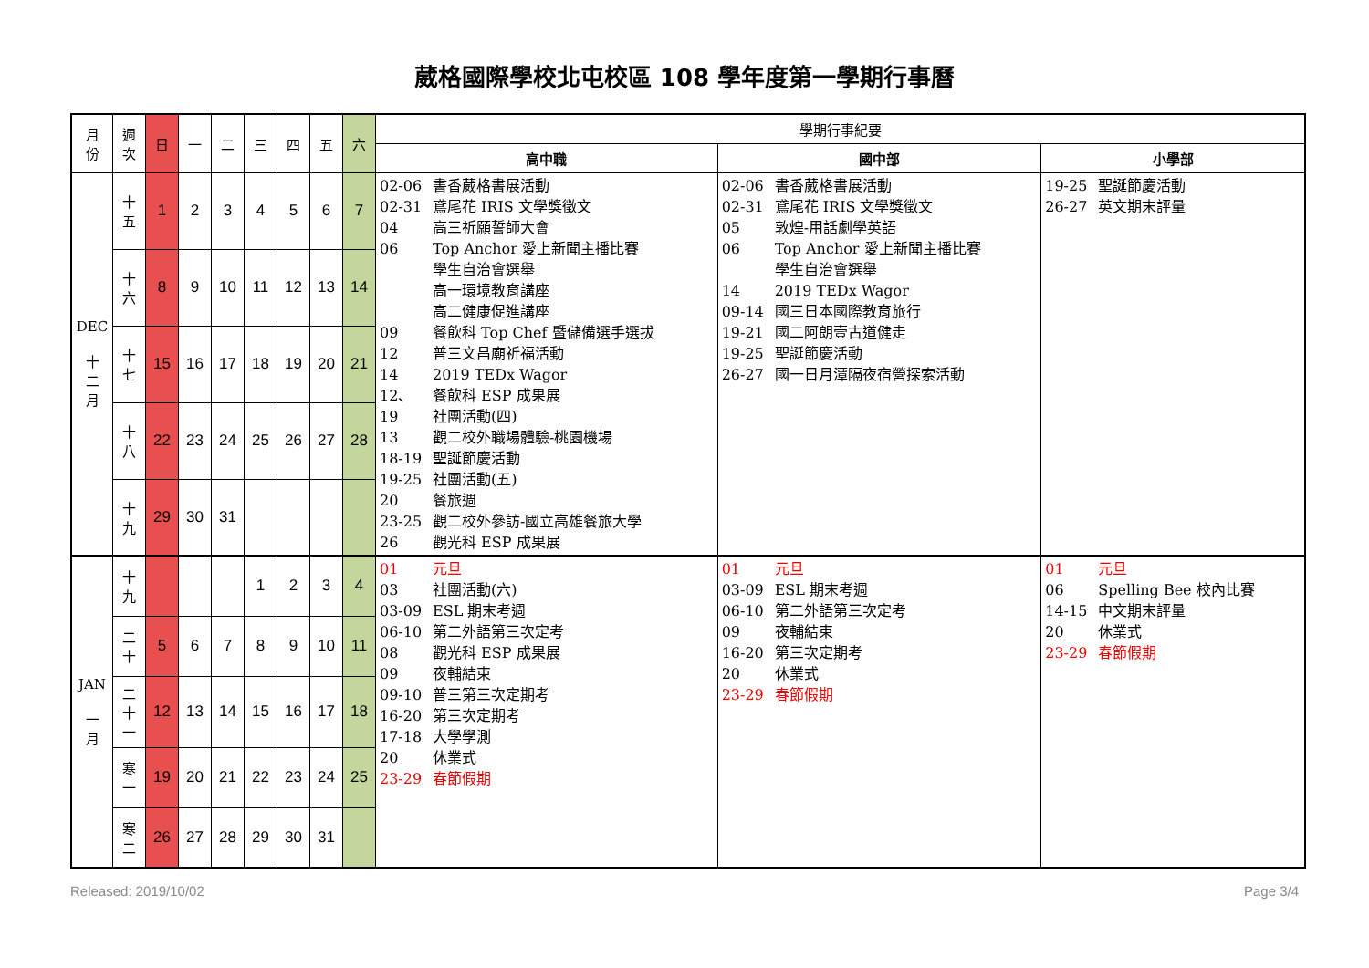葳格國際學校北屯校區 108 學年度第一學期行事曆
| 月 份 | 週 次 | 日 | 一 | 二 | 三 | 四 | 五 | 六 | 學期行事紀要 | | |
| | | | | | | | | | 高中職 | 國中部 | 小學部 |
| DEC 十 二 月 | 十 五 | 1 | 2 | 3 | 4 | 5 | 6 | 7 | 02-06 書香葳格書展活動 02-31 鳶尾花 IRIS 文學獎徵文 04 高三祈願誓師大會 06 Top Anchor 愛上新聞主播比賽 學生自治會選舉 高一環境教育講座 高二健康促進講座 09 餐飲科 Top Chef 暨儲備選手選拔 12 普三文昌廟祈福活動 14 2019 TEDx Wagor 12、 餐飲科 ESP 成果展 19 社團活動(四) 13 觀二校外職場體驗-桃園機場 18-19 聖誕節慶活動 19-25 社團活動(五) 20 餐旅週 23-25 觀二校外參訪-國立高雄餐旅大學 26 觀光科 ESP 成果展 | 02-06 書香葳格書展活動 02-31 鳶尾花 IRIS 文學獎徵文 05 敦煌-用話劇學英語 06 Top Anchor 愛上新聞主播比賽 學生自治會選舉 14 2019 TEDx Wagor 09-14 國三日本國際教育旅行 19-21 國二阿朗壹古道健走 19-25 聖誕節慶活動 26-27 國一日月潭隔夜宿營探索活動 | 19-25 聖誕節慶活動 26-27 英文期末評量 |
| | 十 六 | 8 | 9 | 10 | 11 | 12 | 13 | 14 | | | |
| | 十 七 | 15 | 16 | 17 | 18 | 19 | 20 | 21 | | | |
| | 十 八 | 22 | 23 | 24 | 25 | 26 | 27 | 28 | | | |
| | 十 九 | 29 | 30 | 31 | | | | | | | |
| JAN 一 月 | 十 九 | | | | 1 | 2 | 3 | 4 | 01 元旦 03 社團活動(六) 03-09 ESL 期末考週 06-10 第二外語第三次定考 08 觀光科 ESP 成果展 09 夜輔結束 09-10 普三第三次定期考 16-20 第三次定期考 17-18 大學學測 20 休業式 23-29 春節假期 | 01 元旦 03-09 ESL 期末考週 06-10 第二外語第三次定考 09 夜輔結束 16-20 第三次定期考 20 休業式 23-29 春節假期 | 01 元旦 06 Spelling Bee 校內比賽 14-15 中文期末評量 20 休業式 23-29 春節假期 |
| | 二 十 | 5 | 6 | 7 | 8 | 9 | 10 | 11 | | | |
| | 二 十 一 | 12 | 13 | 14 | 15 | 16 | 17 | 18 | | | |
| | 寒 一 | 19 | 20 | 21 | 22 | 23 | 24 | 25 | | | |
| | 寒 二 | 26 | 27 | 28 | 29 | 30 | 31 | | | | |
Released: 2019/10/02 Page 3/4